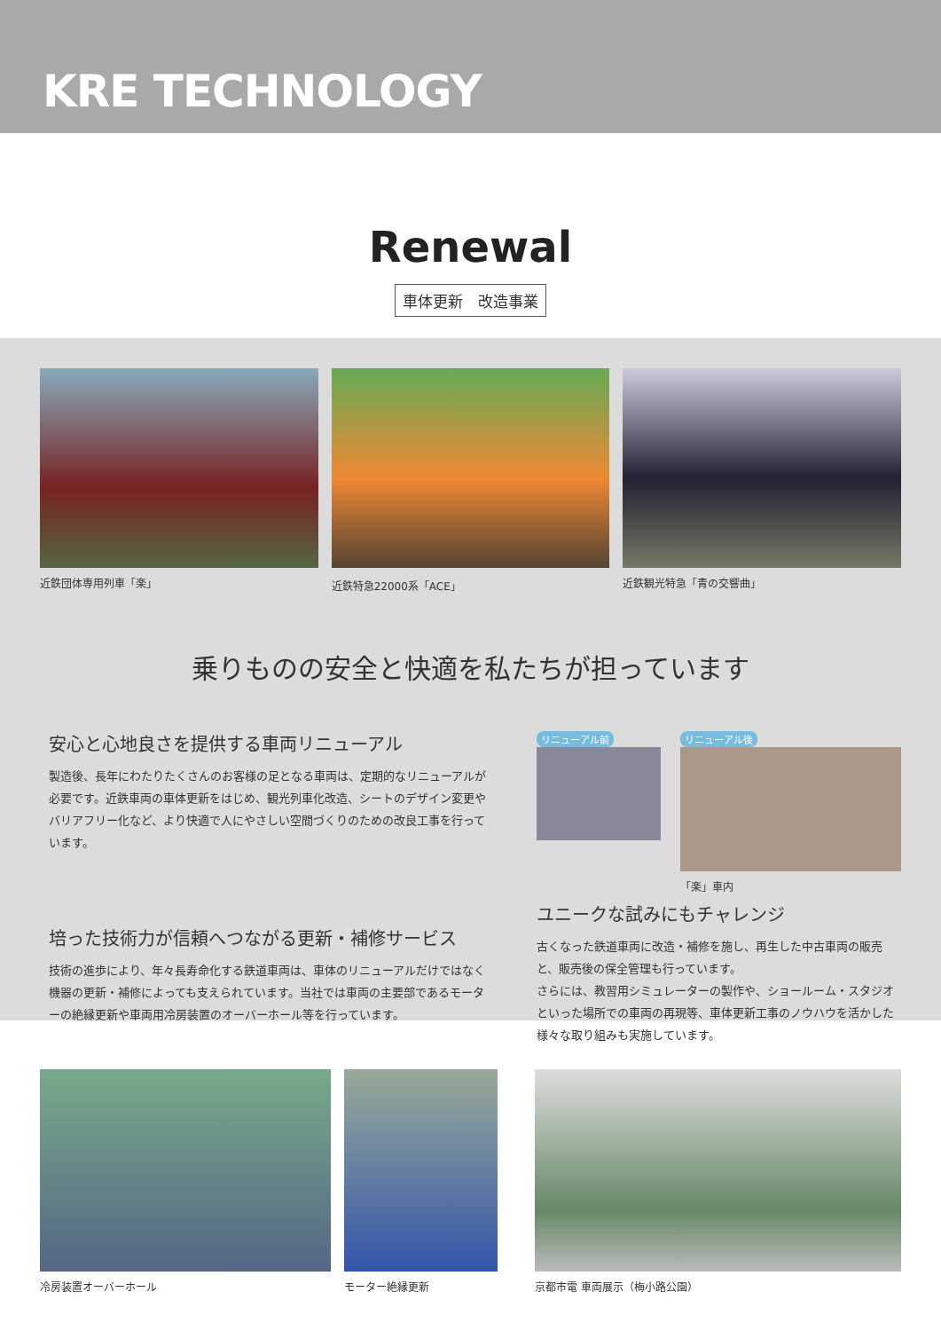KRE TECHNOLOGY
Renewal
車体更新　改造事業
近鉄団体専用列車「楽」 近鉄特急22000系「ACE」 近鉄観光特急「青の交響曲」
乗りものの安全と快適を私たちが担っています
安心と心地良さを提供する車両リニューアル
製造後、長年にわたりたくさんのお客様の足となる車両は、定期的なリニューアルが必要です。近鉄車両の車体更新をはじめ、観光列車化改造、シートのデザイン変更やバリアフリー化など、より快適で人にやさしい空間づくりのための改良工事を行っています。
培った技術力が信頼へつながる更新・補修サービス
技術の進歩により、年々長寿命化する鉄道車両は、車体のリニューアルだけではなく機器の更新・補修によっても支えられています。当社では車両の主要部であるモーターの絶縁更新や車両用冷房装置のオーバーホール等を行っています。
リニューアル前 リニューアル後
「楽」車内
ユニークな試みにもチャレンジ
古くなった鉄道車両に改造・補修を施し、再生した中古車両の販売と、販売後の保全管理も行っています。
さらには、教習用シミュレーターの製作や、ショールーム・スタジオといった場所での車両の再現等、車体更新工事のノウハウを活かした様々な取り組みも実施しています。
冷房装置オーバーホール モーター絶縁更新 京都市電 車両展示（梅小路公園）